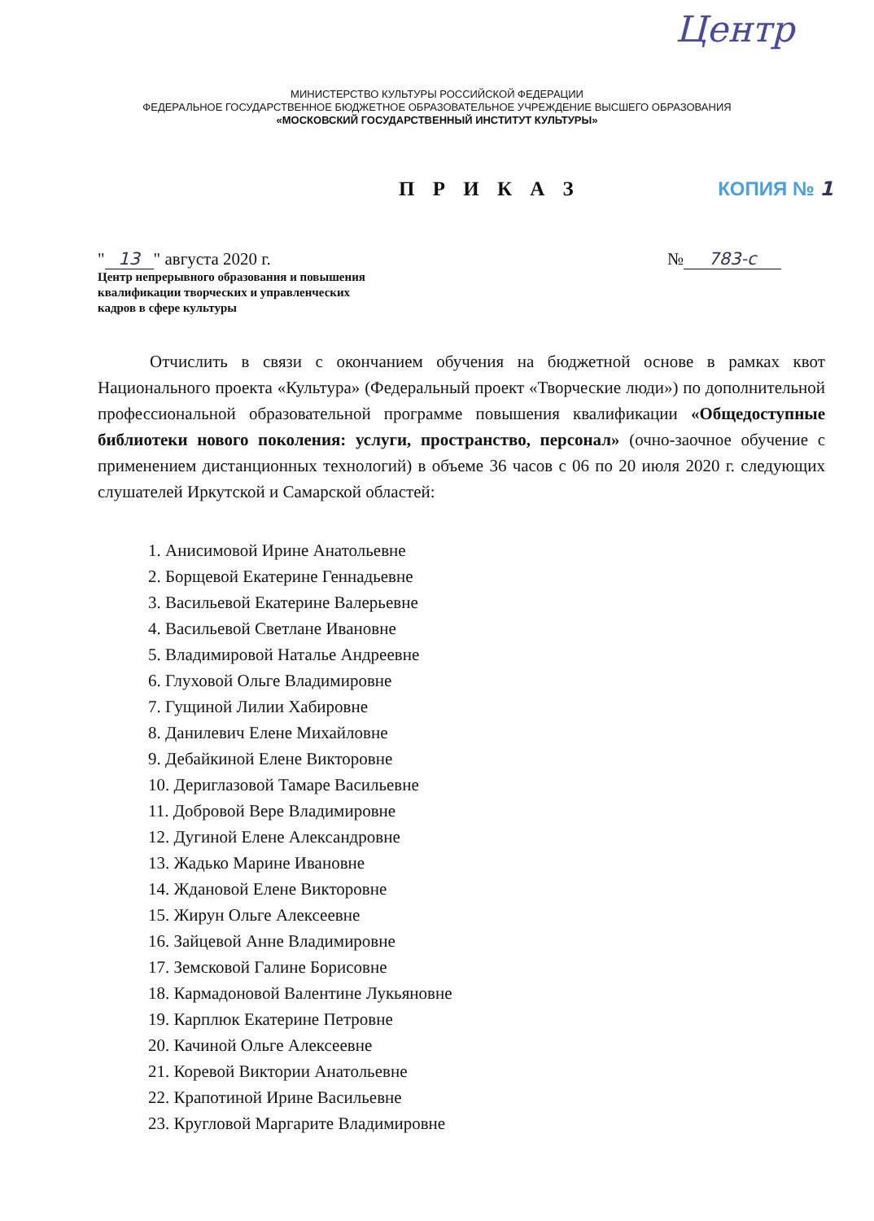Центр
МИНИСТЕРСТВО КУЛЬТУРЫ РОССИЙСКОЙ ФЕДЕРАЦИИ
ФЕДЕРАЛЬНОЕ ГОСУДАРСТВЕННОЕ БЮДЖЕТНОЕ ОБРАЗОВАТЕЛЬНОЕ УЧРЕЖДЕНИЕ ВЫСШЕГО ОБРАЗОВАНИЯ
«МОСКОВСКИЙ ГОСУДАРСТВЕННЫЙ ИНСТИТУТ КУЛЬТУРЫ»
П Р И К А З КОПИЯ № 1
" 13 " августа 2020 г. № 783-с
Центр непрерывного образования и повышения
квалификации творческих и управленческих
кадров в сфере культуры
Отчислить в связи с окончанием обучения на бюджетной основе в рамках квот Национального проекта «Культура» (Федеральный проект «Творческие люди») по дополнительной профессиональной образовательной программе повышения квалификации «Общедоступные библиотеки нового поколения: услуги, пространство, персонал» (очно-заочное обучение с применением дистанционных технологий) в объеме 36 часов с 06 по 20 июля 2020 г. следующих слушателей Иркутской и Самарской областей:
1. Анисимовой Ирине Анатольевне
2. Борщевой Екатерине Геннадьевне
3. Васильевой Екатерине Валерьевне
4. Васильевой Светлане Ивановне
5. Владимировой Наталье Андреевне
6. Глуховой Ольге Владимировне
7. Гущиной Лилии Хабировне
8. Данилевич Елене Михайловне
9. Дебайкиной Елене Викторовне
10. Дериглазовой Тамаре Васильевне
11. Добровой Вере Владимировне
12. Дугиной Елене Александровне
13. Жадько Марине Ивановне
14. Ждановой Елене Викторовне
15. Жирун Ольге Алексеевне
16. Зайцевой Анне Владимировне
17. Земсковой Галине Борисовне
18. Кармадоновой Валентине Лукьяновне
19. Карплюк Екатерине Петровне
20. Качиной Ольге Алексеевне
21. Коревой Виктории Анатольевне
22. Крапотиной Ирине Васильевне
23. Кругловой Маргарите Владимировне